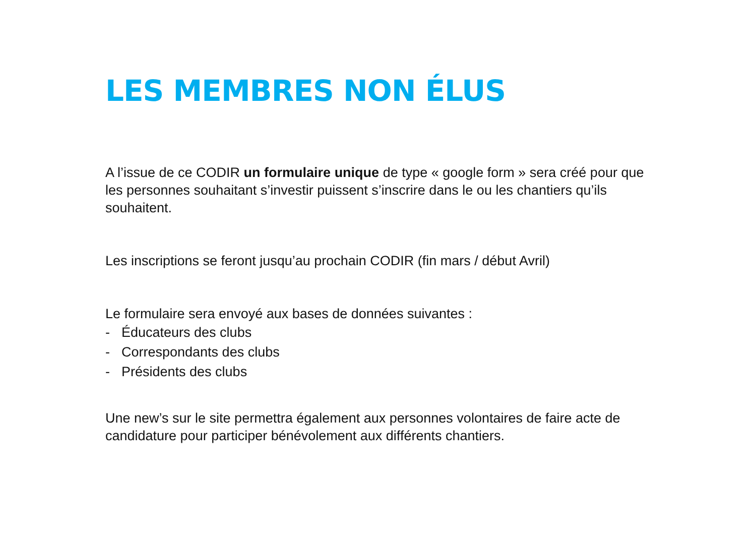LES MEMBRES NON ÉLUS
A l’issue de ce CODIR un formulaire unique de type « google form » sera créé pour que les personnes souhaitant s’investir puissent s’inscrire dans le ou les chantiers qu’ils souhaitent.
Les inscriptions se feront jusqu’au prochain CODIR (fin mars / début Avril)
Le formulaire sera envoyé aux bases de données suivantes :
- Éducateurs des clubs
- Correspondants des clubs
- Présidents des clubs
Une new’s sur le site permettra également aux personnes volontaires de faire acte de candidature pour participer bénévolement aux différents chantiers.